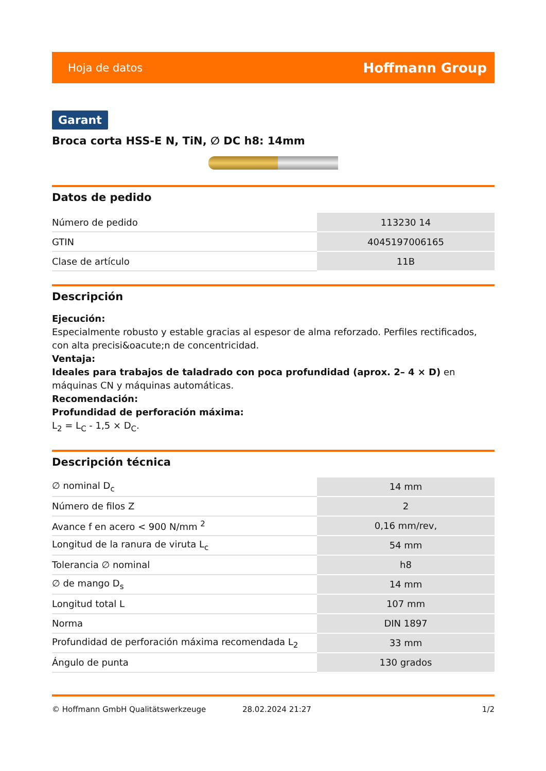Hoja de datos Hoffmann Group
Garant
Broca corta HSS-E N, TiN, ∅ DC h8: 14mm
Datos de pedido
| Número de pedido | 113230 14 |
| GTIN | 4045197006165 |
| Clase de artículo | 11B |
Descripción
Ejecución:
Especialmente robusto y estable gracias al espesor de alma reforzado. Perfiles rectificados, con alta precisi&oacute;n de concentricidad.
Ventaja:
Ideales para trabajos de taladrado con poca profundidad (aprox. 2– 4 × D) en máquinas CN y máquinas automáticas.
Recomendación:
Profundidad de perforación máxima:
L<sub>2</sub> = L<sub>C</sub> - 1,5 × D<sub>C</sub>.
Descripción técnica
| ∅ nominal D<sub>c</sub> | 14 mm |
| Número de filos Z | 2 |
| Avance f en acero < 900 N/mm <sup>2</sup> | 0,16 mm/rev, |
| Longitud de la ranura de viruta L<sub>c</sub> | 54 mm |
| Tolerancia ∅ nominal | h8 |
| ∅ de mango D<sub>s</sub> | 14 mm |
| Longitud total L | 107 mm |
| Norma | DIN 1897 |
| Profundidad de perforación máxima recomendada L<sub>2</sub> | 33 mm |
| Ángulo de punta | 130 grados |
© Hoffmann GmbH Qualitätswerkzeuge 28.02.2024 21:27 1/2